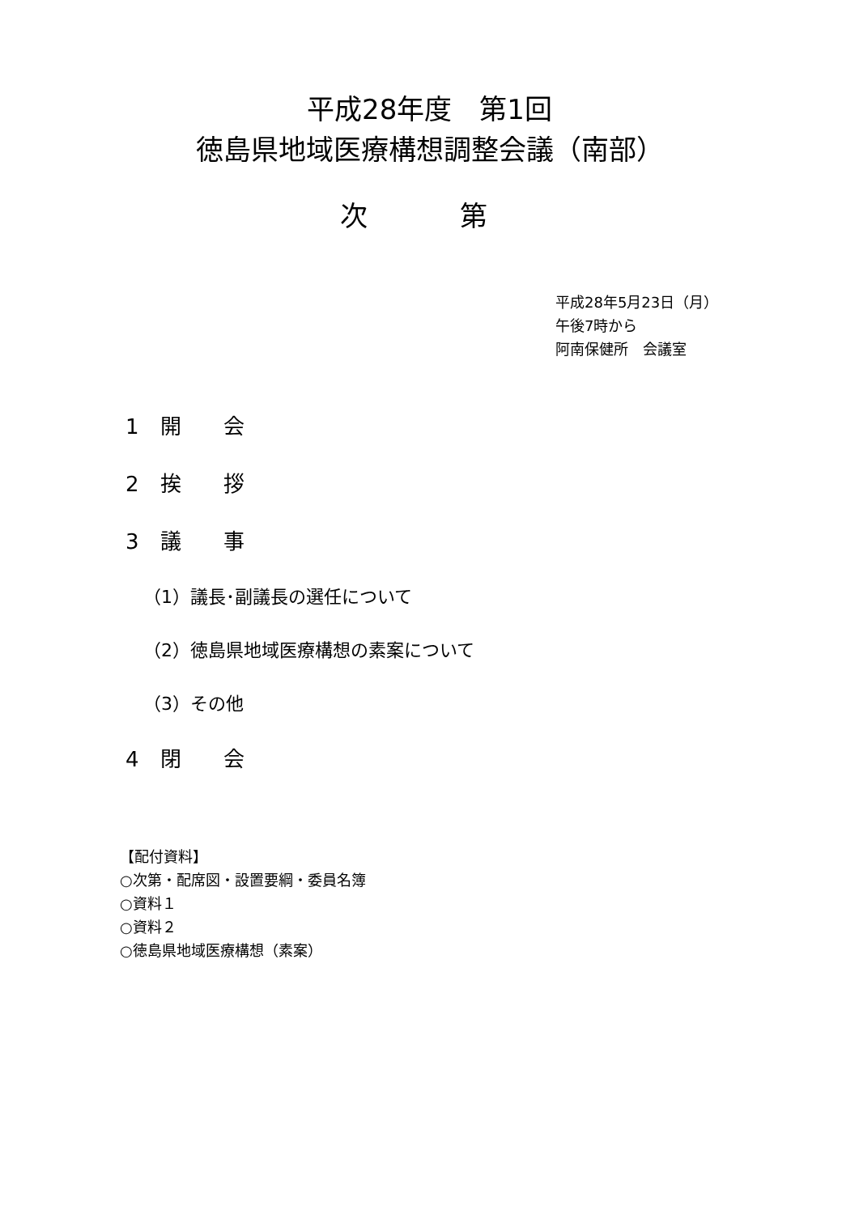平成28年度　第1回
徳島県地域医療構想調整会議（南部）
次　第
平成28年5月23日（月）
午後7時から
阿南保健所　会議室
1　開　　会
2　挨　　拶
3　議　　事
（1）議長･副議長の選任について
（2）徳島県地域医療構想の素案について
（3）その他
4　閉　　会
【配付資料】
○次第・配席図・設置要綱・委員名簿
○資料１
○資料２
○徳島県地域医療構想（素案）